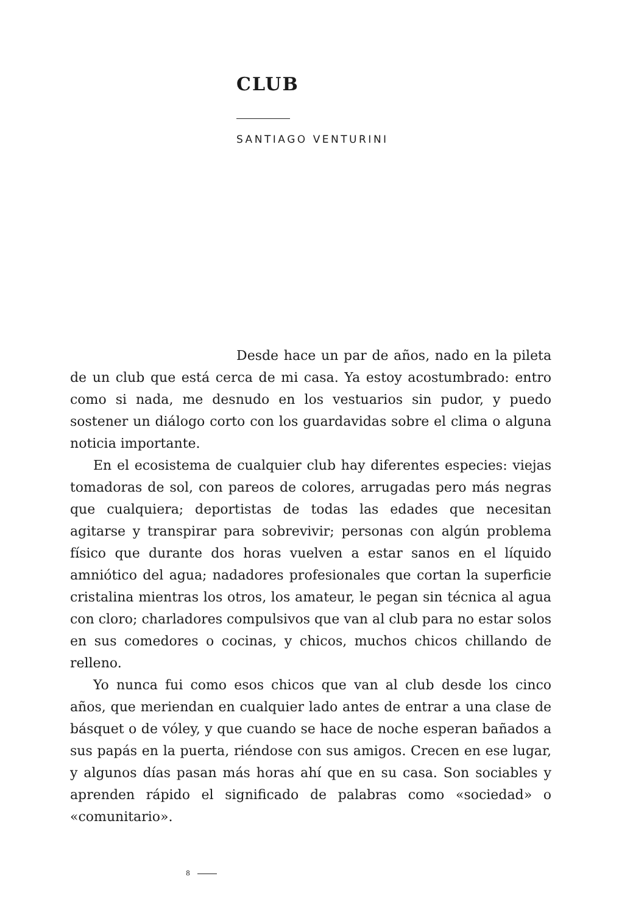CLUB
SANTIAGO VENTURINI
Desde hace un par de años, nado en la pileta de un club que está cerca de mi casa. Ya estoy acostumbrado: entro como si nada, me desnudo en los vestuarios sin pudor, y puedo sostener un diálogo corto con los guardavidas sobre el clima o alguna noticia importante.
En el ecosistema de cualquier club hay diferentes especies: viejas tomadoras de sol, con pareos de colores, arrugadas pero más negras que cualquiera; deportistas de todas las edades que necesitan agitarse y transpirar para sobrevivir; personas con algún problema físico que durante dos horas vuelven a estar sanos en el líquido amniótico del agua; nadadores profesionales que cortan la superficie cristalina mientras los otros, los amateur, le pegan sin técnica al agua con cloro; charladores compulsivos que van al club para no estar solos en sus comedores o cocinas, y chicos, muchos chicos chillando de relleno.
Yo nunca fui como esos chicos que van al club desde los cinco años, que meriendan en cualquier lado antes de entrar a una clase de básquet o de vóley, y que cuando se hace de noche esperan bañados a sus papás en la puerta, riéndose con sus amigos. Crecen en ese lugar, y algunos días pasan más horas ahí que en su casa. Son sociables y aprenden rápido el significado de palabras como «sociedad» o «comunitario».
8